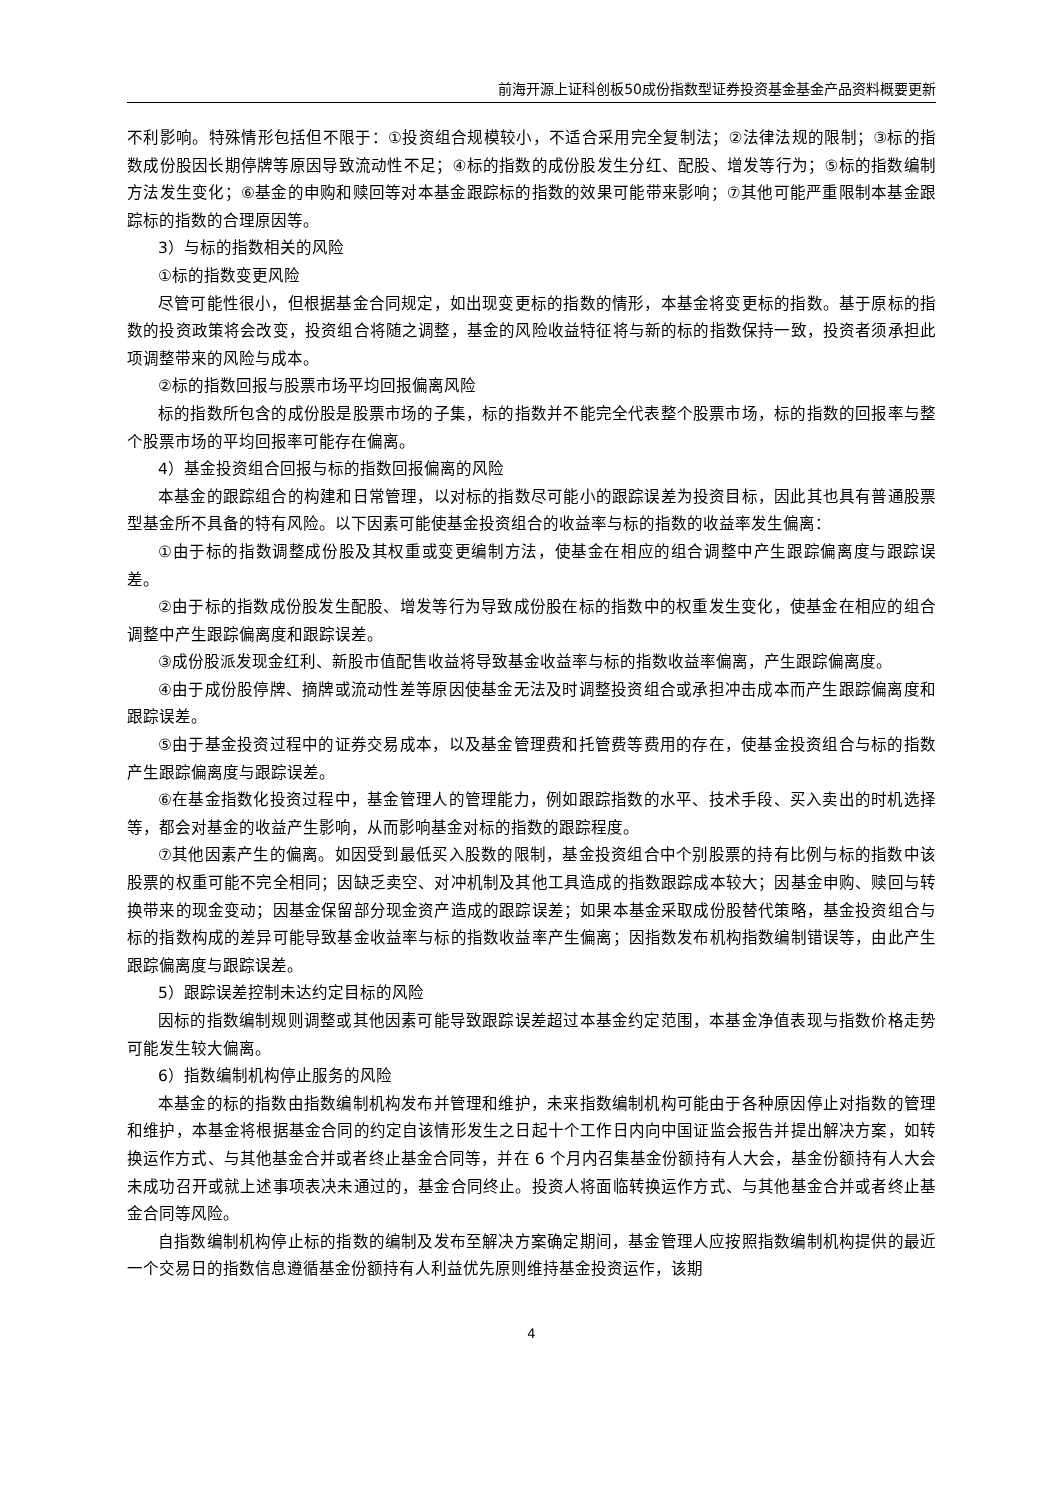前海开源上证科创板50成份指数型证券投资基金基金产品资料概要更新
不利影响。特殊情形包括但不限于：①投资组合规模较小，不适合采用完全复制法；②法律法规的限制；③标的指数成份股因长期停牌等原因导致流动性不足；④标的指数的成份股发生分红、配股、增发等行为；⑤标的指数编制方法发生变化；⑥基金的申购和赎回等对本基金跟踪标的指数的效果可能带来影响；⑦其他可能严重限制本基金跟踪标的指数的合理原因等。
3）与标的指数相关的风险
①标的指数变更风险
尽管可能性很小，但根据基金合同规定，如出现变更标的指数的情形，本基金将变更标的指数。基于原标的指数的投资政策将会改变，投资组合将随之调整，基金的风险收益特征将与新的标的指数保持一致，投资者须承担此项调整带来的风险与成本。
②标的指数回报与股票市场平均回报偏离风险
标的指数所包含的成份股是股票市场的子集，标的指数并不能完全代表整个股票市场，标的指数的回报率与整个股票市场的平均回报率可能存在偏离。
4）基金投资组合回报与标的指数回报偏离的风险
本基金的跟踪组合的构建和日常管理，以对标的指数尽可能小的跟踪误差为投资目标，因此其也具有普通股票型基金所不具备的特有风险。以下因素可能使基金投资组合的收益率与标的指数的收益率发生偏离：
①由于标的指数调整成份股及其权重或变更编制方法，使基金在相应的组合调整中产生跟踪偏离度与跟踪误差。
②由于标的指数成份股发生配股、增发等行为导致成份股在标的指数中的权重发生变化，使基金在相应的组合调整中产生跟踪偏离度和跟踪误差。
③成份股派发现金红利、新股市值配售收益将导致基金收益率与标的指数收益率偏离，产生跟踪偏离度。
④由于成份股停牌、摘牌或流动性差等原因使基金无法及时调整投资组合或承担冲击成本而产生跟踪偏离度和跟踪误差。
⑤由于基金投资过程中的证券交易成本，以及基金管理费和托管费等费用的存在，使基金投资组合与标的指数产生跟踪偏离度与跟踪误差。
⑥在基金指数化投资过程中，基金管理人的管理能力，例如跟踪指数的水平、技术手段、买入卖出的时机选择等，都会对基金的收益产生影响，从而影响基金对标的指数的跟踪程度。
⑦其他因素产生的偏离。如因受到最低买入股数的限制，基金投资组合中个别股票的持有比例与标的指数中该股票的权重可能不完全相同；因缺乏卖空、对冲机制及其他工具造成的指数跟踪成本较大；因基金申购、赎回与转换带来的现金变动；因基金保留部分现金资产造成的跟踪误差；如果本基金采取成份股替代策略，基金投资组合与标的指数构成的差异可能导致基金收益率与标的指数收益率产生偏离；因指数发布机构指数编制错误等，由此产生跟踪偏离度与跟踪误差。
5）跟踪误差控制未达约定目标的风险
因标的指数编制规则调整或其他因素可能导致跟踪误差超过本基金约定范围，本基金净值表现与指数价格走势可能发生较大偏离。
6）指数编制机构停止服务的风险
本基金的标的指数由指数编制机构发布并管理和维护，未来指数编制机构可能由于各种原因停止对指数的管理和维护，本基金将根据基金合同的约定自该情形发生之日起十个工作日内向中国证监会报告并提出解决方案，如转换运作方式、与其他基金合并或者终止基金合同等，并在 6 个月内召集基金份额持有人大会，基金份额持有人大会未成功召开或就上述事项表决未通过的，基金合同终止。投资人将面临转换运作方式、与其他基金合并或者终止基金合同等风险。
自指数编制机构停止标的指数的编制及发布至解决方案确定期间，基金管理人应按照指数编制机构提供的最近一个交易日的指数信息遵循基金份额持有人利益优先原则维持基金投资运作，该期
4